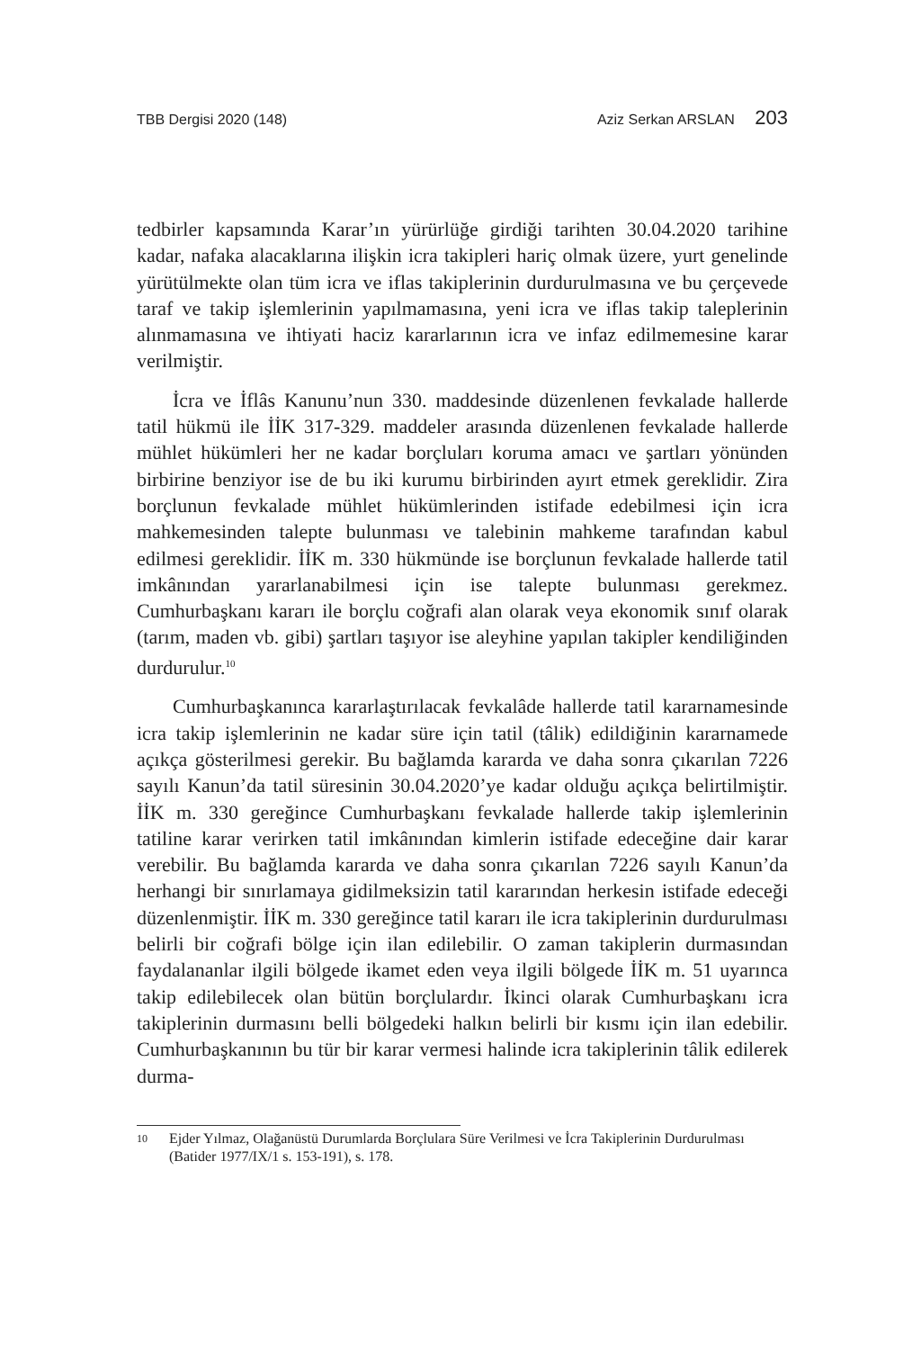TBB Dergisi 2020 (148) Aziz Serkan ARSLAN 203
tedbirler kapsamında Karar’ın yürürlüğe girdiği tarihten 30.04.2020 tarihine kadar, nafaka alacaklarına ilişkin icra takipleri hariç olmak üzere, yurt genelinde yürütülmekte olan tüm icra ve iflas takiplerinin durdurulmasına ve bu çerçevede taraf ve takip işlemlerinin yapılmamasına, yeni icra ve iflas takip taleplerinin alınmamasına ve ihtiyati haciz kararlarının icra ve infaz edilmemesine karar verilmiştir.
İcra ve İflâs Kanunu’nun 330. maddesinde düzenlenen fevkalade hallerde tatil hükmü ile İİK 317-329. maddeler arasında düzenlenen fevkalade hallerde mühlet hükümleri her ne kadar borçluları koruma amacı ve şartları yönünden birbirine benziyor ise de bu iki kurumu birbirinden ayırt etmek gereklidir. Zira borçlunun fevkalade mühlet hükümlerinden istifade edebilmesi için icra mahkemesinden talepte bulunması ve talebinin mahkeme tarafından kabul edilmesi gereklidir. İİK m. 330 hükmünde ise borçlunun fevkalade hallerde tatil imkânından yararlanabilmesi için ise talepte bulunması gerekmez. Cumhurbaşkanı kararı ile borçlu coğrafi alan olarak veya ekonomik sınıf olarak (tarım, maden vb. gibi) şartları taşıyor ise aleyhine yapılan takipler kendiliğinden durdurulur.<sup>10</sup>
Cumhurbaşkanınca kararlaştırılacak fevkalâde hallerde tatil kararnamesinde icra takip işlemlerinin ne kadar süre için tatil (tâlik) edildiğinin kararnamede açıkça gösterilmesi gerekir. Bu bağlamda kararda ve daha sonra çıkarılan 7226 sayılı Kanun’da tatil süresinin 30.04.2020’ye kadar olduğu açıkça belirtilmiştir. İİK m. 330 gereğince Cumhurbaşkanı fevkalade hallerde takip işlemlerinin tatiline karar verirken tatil imkânından kimlerin istifade edeceğine dair karar verebilir. Bu bağlamda kararda ve daha sonra çıkarılan 7226 sayılı Kanun’da herhangi bir sınırlamaya gidilmeksizin tatil kararından herkesin istifade edeceği düzenlenmiştir. İİK m. 330 gereğince tatil kararı ile icra takiplerinin durdurulması belirli bir coğrafi bölge için ilan edilebilir. O zaman takiplerin durmasından faydalananlar ilgili bölgede ikamet eden veya ilgili bölgede İİK m. 51 uyarınca takip edilebilecek olan bütün borçlulardır. İkinci olarak Cumhurbaşkanı icra takiplerinin durmasını belli bölgedeki halkın belirli bir kısmı için ilan edebilir. Cumhurbaşkanının bu tür bir karar vermesi halinde icra takiplerinin tâlik edilerek durma-
10
Ejder Yılmaz, Olağanüstü Durumlarda Borçlulara Süre Verilmesi ve İcra Takiplerinin Durdurulması (Batider 1977/IX/1 s. 153-191), s. 178.